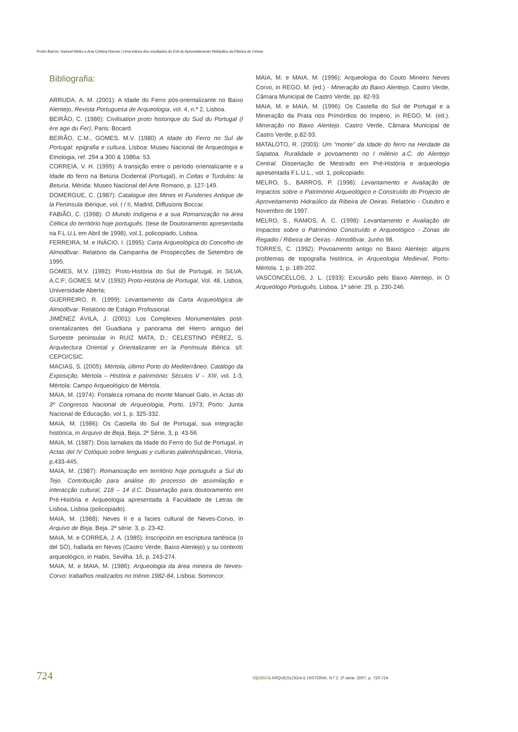Pedro Barros, Samuel Melro e Ana Cristina Ramos | Uma leitura dos resultados do EIA do Aproveitamento Hidráulico da Ribeira de Oeiras
Bibliografia:
ARRUDA, A. M. (2001): A Idade do Ferro pós-orientalizante no Baixo Alentejo, Revista Portuguesa de Arqueologia, vol. 4, n.º 2, Lisboa.
BEIRÃO, C. (1986): Civilisation proto historique du Sud du Portugal (I ère age du Fer), Paris: Bocard.
BEIRÃO, C.M., GOMES, M.V. (1980) A Idade do Ferro no Sul de Portugal: epigrafia e cultura, Lisboa: Museu Nacional de Arqueologia e Etnologia, ref. 294 a 300 & 1986a: 53.
CORREIA, V. H. (1995): A transição entre o período orientalizante e a Idade do ferro na Betúria Ocidental (Portugal), in Celtas e Turdulos: la Beturia, Mérida: Museo Nacional del Arte Romano, p. 127-149.
DOMERGUE, C. (1987): Catalogue des Mines et Funderies Antique de la Península Ibérique, vol. I / II, Madrid, Diffusions Boccar.
FABIÃO, C. (1998): O Mundo Indígena e a sua Romanização na área Céltica do território hoje português. (tese de Doutoramento apresentada na F.L.U.L em Abril de 1998), vol.1, policopiado, Lisboa.
FERREIRA, M. e INÁCIO, I. (1995): Carta Arqueológica do Concelho de Almodôvar. Relatório da Campanha de Prospecções de Setembro de 1995.
GOMES, M.V. (1992): Proto-História do Sul de Portugal, in SILVA, A.C.F; GOMES, M.V. (1992) Proto-História de Portugal, Vol. 48, Lisboa, Universidade Aberta;
GUERREIRO, R. (1999): Levantamento da Carta Arqueológica de Almodôvar. Relatório de Estágio Profissional.
JIMÉNEZ ÁVILA, J. (2001): Los Complexos Monumentales post-orientalizantes del Guadiana y panorama del Hierro antiguo del Suroeste peninsular in RUIZ MATA, D.; CELESTINO PÉREZ, S, Arquitectura Oriental y Orientalizante en la Península Ibérica. s/l: CEPO/CSIC.
MACIAS, S. (2005): Mértola, último Porto do Mediterrâneo. Catálogo da Exposição, Mértola – História e património: Séculos V – XIII, vol. 1-3, Mértola: Campo Arqueológico de Mértola.
MAIA, M. (1974): Fortaleza romana do monte Manuel Galo, in Actas do 3º Congresso Nacional de Arqueologia, Porto, 1973; Porto: Junta Nacional de Educação, vol 1, p. 325-332.
MAIA, M. (1986): Os Castella do Sul de Portugal, sua integração histórica, in Arquivo de Beja, Beja. 2ª Série, 3, p. 43-56.
MAIA, M. (1987): Dois larnakes da Idade do Ferro do Sul de Portugal, in Actas del IV Colóquio sobre lenguas y culturas paleohispânicas, Vitoria, p.433-445.
MAIA, M. (1987): Romanização em território hoje português a Sul do Tejo. Contribuição para análise do processo de assimilação e interacção cultural, 218 – 14 d.C. Dissertação para doutoramento em Pré-História e Arqueologia apresentada à Faculdade de Letras de Lisboa, Lisboa (policopiado).
MAIA, M. (1988): Neves II e a facies cultural de Neves-Corvo, in Arquivo de Beja, Beja. 2ª série: 3, p. 23-42.
MAIA, M. e CORREA, J. A. (1985): Inscripción en escriptura tartésica (o del SO), hallada en Neves (Castro Verde, Baixo Alentejo) y su contexto arqueológico, in Habis, Sevilha. 16, p. 243-274.
MAIA, M. e MAIA, M. (1986): Arqueologia da área mineira de Neves-Corvo: trabalhos realizados no triénio 1982-84, Lisboa: Somincor.
MAIA, M. e MAIA, M. (1996): Arqueologia do Couto Mineiro Neves Corvo, in REGO, M. (ed.) - Mineração do Baixo Alentejo, Castro Verde, Câmara Municipal de Castro Verde, pp. 82-93.
MAIA, M. e MAIA, M. (1996): Os Castella do Sul de Portugal e a Mineração da Prata nos Primórdios do Império, in REGO, M. (ed.). Mineração no Baixo Alentejo. Castro Verde, Câmara Municipal de Castro Verde, p.82-93.
MATALOTO, R. (2003): Um “monte” da Idade do ferro na Herdade da Sapatoa. Ruralidade e povoamento no I milénio a.C. do Alentejo Central. Dissertação de Mestrado em Pré-História e arqueologia apresentada F.L.U.L., vol. 1, policopiado.
MELRO, S., BARROS, P. (1998): Levantamento e Avaliação de Impactos sobre o Património Arqueológico e Construído do Projecto de Aproveitamento Hidraúlico da Ribeira de Oeiras. Relatório - Outubro e Novembro de 1997.
MELRO, S., RAMOS, A. C. (1998): Levantamento e Avaliação de Impactos sobre o Património Construído e Arqueológico - Zonas de Regadio / Ribeira de Oeiras - Almodôvar, Junho 98.
TORRES, C. (1992): Povoamento antigo no Baixo Alentejo: alguns problemas de topografia histórica, in Arqueologia Medieval, Porto-Mértola. 1, p. 189-202.
VASCONCELLOS, J. L. (1933): Excursão pelo Baixo Alentejo, in O Arqueólogo Português, Lisboa. 1ª série: 29, p. 230-246.
724 vipasca ARQUEOLOGIA E HISTÓRIA. N.º 2. 2ª série. 2007. p. 720-724